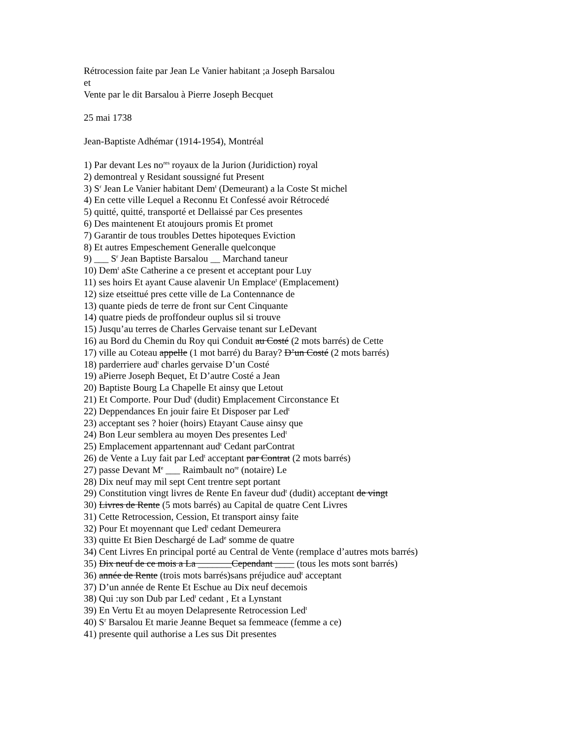Rétrocession faite par Jean Le Vanier habitant ;a Joseph Barsalou
et
Vente par le dit Barsalou à Pierre Joseph Becquet
25 mai 1738
Jean-Baptiste Adhémar (1914-1954), Montréal
1) Par devant Les no<sup>res</sup> royaux de la Jurion (Juridiction) royal
2) demontreal y Residant soussigné fut Present
3) S<sup>r</sup> Jean Le Vanier habitant Dem<sup>t</sup> (Demeurant) a la Coste St michel
4) En cette ville Lequel a Reconnu Et Confessé avoir Rétrocedé
5) quitté, quitté, transporté et Dellaissé par Ces presentes
6) Des maintenent Et atoujours promis Et promet
7) Garantir de tous troubles Dettes hipoteques Eviction
8) Et autres Empeschement Generalle quelconque
9) ___ S<sup>r</sup> Jean Baptiste Barsalou __ Marchand taneur
10) Dem<sup>t</sup> aSte Catherine a ce present et acceptant pour Luy
11) ses hoirs Et ayant Cause alavenir Un Emplace<sup>t</sup> (Emplacement)
12) size etseittué pres cette ville de La Contennance de
13) quante pieds de terre de front sur Cent Cinquante
14) quatre pieds de proffondeur ouplus sil si trouve
15) Jusqu’au terres de Charles Gervaise tenant sur LeDevant
16) au Bord du Chemin du Roy qui Conduit au Costé (2 mots barrés) de Cette
17) ville au Coteau appelle (1 mot barré) du Baray? D’un Costé (2 mots barrés)
18) parderriere aud<sup>t</sup> charles gervaise D’un Costé
19) aPierre Joseph Bequet, Et D’autre Costé a Jean
20) Baptiste Bourg La Chapelle Et ainsy que Letout
21) Et Comporte. Pour Dud<sup>t</sup> (dudit) Emplacement Circonstance Et
22) Deppendances En jouir faire Et Disposer par Led<sup>t</sup>
23) acceptant ses ? hoier (hoirs) Etayant Cause ainsy que
24) Bon Leur semblera au moyen Des presentes Led<sup>t</sup>
25) Emplacement appartennant aud<sup>t</sup> Cedant parContrat
26) de Vente a Luy fait par Led<sup>t</sup> acceptant par Contrat (2 mots barrés)
27) passe Devant M<sup>e</sup> ___ Raimbault no<sup>re</sup> (notaire) Le
28) Dix neuf may mil sept Cent trentre sept portant
29) Constitution vingt livres de Rente En faveur dud<sup>t</sup> (dudit) acceptant de vingt
30) Livres de Rente (5 mots barrés) au Capital de quatre Cent Livres
31) Cette Retrocession, Cession, Et transport ainsy faite
32) Pour Et moyennant que Led<sup>t</sup> cedant Demeurera
33) quitte Et Bien Deschargé de Lad<sup>e</sup> somme de quatre
34) Cent Livres En principal porté au Central de Vente (remplace d’autres mots barrés)
35) Dix neuf de ce mois a La _______Cependant ____ (tous les mots sont barrés)
36) année de Rente (trois mots barrés)sans préjudice aud<sup>t</sup> acceptant
37) D’un année de Rente Et Eschue au Dix neuf decemois
38) Qui :uy son Dub par Led<sup>t</sup> cedant , Et a Lynstant
39) En Vertu Et au moyen Delapresente Retrocession Led<sup>t</sup>
40) S<sup>r</sup> Barsalou Et marie Jeanne Bequet sa femmeace (femme a ce)
41) presente quil authorise a Les sus Dit presentes